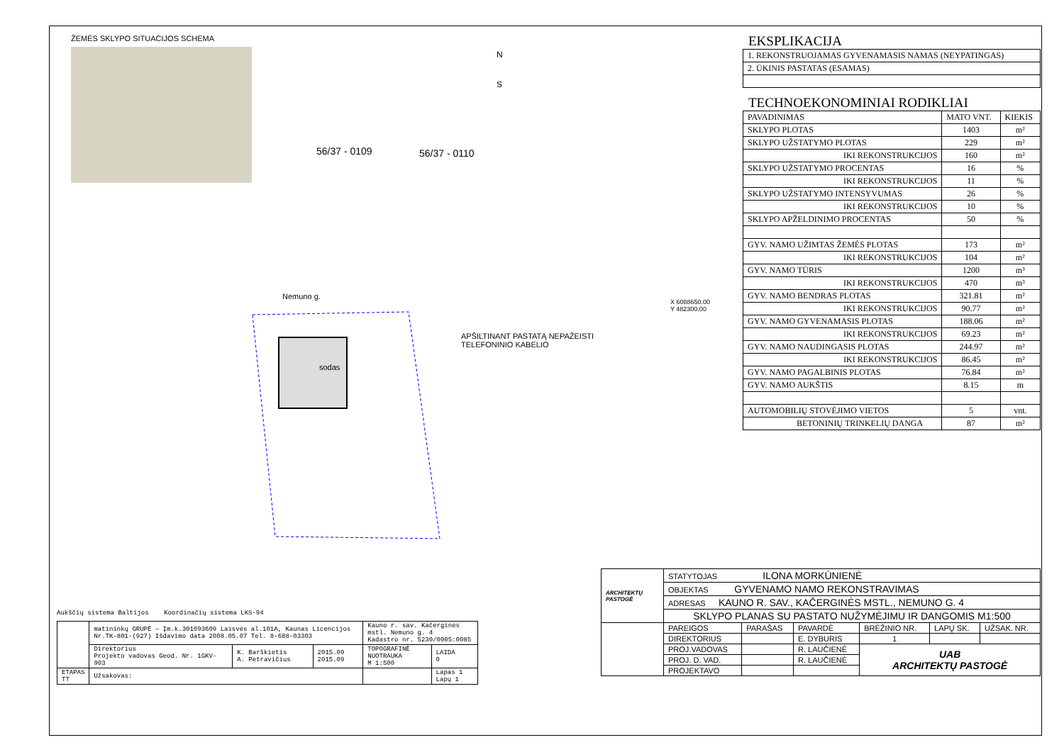ŽEMĖS SKLYPO SITUACIJOS SCHEMA
56/37 - 0109 56/37 - 0110
N
S
X 6088650.00
Y 482300.00
APŠILTINANT PASTATĄ NEPAŽEISTI
TELEFONINIO KABELIO
Nemuno g.
sodas
EKSPLIKACIJA
| 1. REKONSTRUOJAMAS GYVENAMASIS NAMAS (NEYPATINGAS) |
| 2. ŪKINIS PASTATAS (ESAMAS) |
TECHNOEKONOMINIAI RODIKLIAI
| PAVADINIMAS | MATO VNT. | KIEKIS |
| SKLYPO PLOTAS | 1403 | m² |
| SKLYPO UŽSTATYMO PLOTAS | 229 | m² |
| IKI REKONSTRUKCIJOS | 160 | m² |
| SKLYPO UŽSTATYMO PROCENTAS | 16 | % |
| IKI REKONSTRUKCIJOS | 11 | % |
| SKLYPO UŽSTATYMO INTENSYVUMAS | 26 | % |
| IKI REKONSTRUKCIJOS | 10 | % |
| SKLYPO APŽELDINIMO PROCENTAS | 50 | % |
| GYV. NAMO UŽIMTAS ŽEMĖS PLOTAS | 173 | m² |
| IKI REKONSTRUKCIJOS | 104 | m² |
| GYV. NAMO TŪRIS | 1200 | m³ |
| IKI REKONSTRUKCIJOS | 470 | m³ |
| GYV. NAMO BENDRAS PLOTAS | 321.81 | m² |
| IKI REKONSTRUKCIJOS | 90.77 | m² |
| GYV. NAMO GYVENAMASIS PLOTAS | 188.06 | m² |
| IKI REKONSTRUKCIJOS | 69.23 | m² |
| GYV. NAMO NAUDINGASIS PLOTAS | 244.97 | m² |
| IKI REKONSTRUKCIJOS | 86.45 | m² |
| GYV. NAMO PAGALBINIS PLOTAS | 76.84 | m² |
| GYV. NAMO AUKŠTIS | 8.15 | m |
| AUTOMOBILIŲ STOVĖJIMO VIETOS | 5 | vnt. |
| BETONINIŲ TRINKELIŲ DANGA | 87 | m² |
Aukščių sistema Baltijos Koordinačių sistema LKS-94
| | matininkų GRUPĖ — Įm.k.301093609 Laisvės al.101A, Kaunas Licencijos Nr.TK-801-(927) Išdavimo data 2008.05.07 Tel. 8-688-03303 | | | Kauno r. sav. Kačerginės mstl. Nemuno g. 4 Kadastro nr. 5230/0005:0085 | |
| | Direktorius Projekto vadovas Geod. Nr. 1GKV-903 | K. Barškietis A. Petravičius | 2015.09 2015.09 | TOPOGRAFINĖ NUOTRAUKA M 1:500 | LAIDA 0 |
| ETAPAS TT | Užsakovas: | | | | Lapas 1 Lapų 1 |
| ARCHITEKTŲ PASTOGĖ | STATYTOJAS ILONA MORKŪNIENĖ | | | | | |
| | OBJEKTAS GYVENAMO NAMO REKONSTRAVIMAS | | | | | |
| | ADRESAS KAUNO R. SAV., KAČERGINĖS MSTL., NEMUNO G. 4 | | | | | |
| | SKLYPO PLANAS SU PASTATO NUŽYMĖJIMU IR DANGOMIS M1:500 | | | | | |
| | PAREIGOS | PARAŠAS | PAVARDĖ | BRĖŽINIO NR. | LAPŲ SK. | UŽSAK. NR. |
| | DIREKTORIUS | | E. DYBURIS | 1 | | |
| | PROJ.VADOVAS | | R. LAUČIENĖ | UAB ARCHITEKTŲ PASTOGĖ | | |
| | PROJ. D. VAD. | | R. LAUČIENĖ | | | |
| | PROJEKTAVO | | | | | |